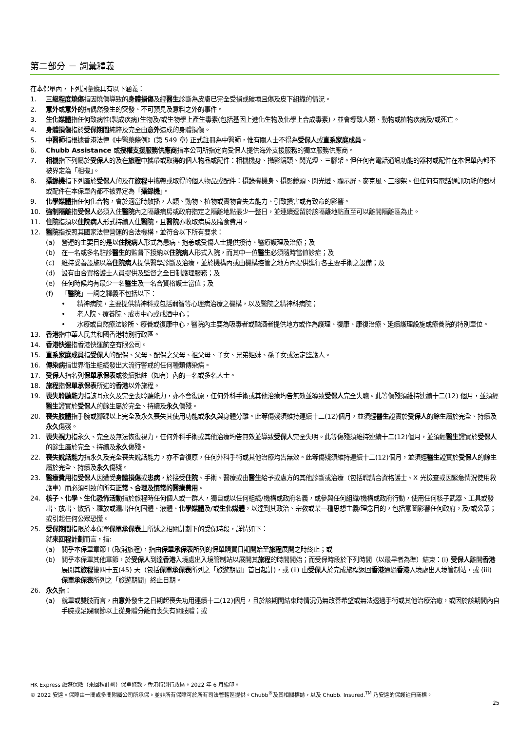第二部分 － 詞彙釋義
在本保單內，下列詞彙應具有以下涵義：
1. 三級程度燒傷指因燒傷導致的身體損傷及經醫生診斷為皮膚已完全受損或破壞且傷及皮下組織的情況。
2. 意外或意外的指偶然發生的突發、不可預見及意料之外的事件。
3. 生化媒體指任何致病性(製成疾病)生物及/或生物學上產生毒素(包括基因上進化生物及化學上合成毒素)，並會導致人類、動物或植物疾病及/或死亡。
4. 身體損傷指於受保期間純粹及完全由意外造成的身體損傷。
5. 中醫師指根據香港法律《中醫藥條例》(第 549 章) 正式註冊為中醫師，惟有關人士不得為受保人或直系家庭成員。
6. Chubb Assistance 或授權支援服務供應商指本公司所指定向受保人提供海外支援服務的獨立服務供應商。
7. 相機指下列屬於受保人的及在旅程中攜帶或取得的個人物品或配件：相機機身、攝影鏡頭、閃光燈、三腳架。但任何有電話通訊功能的器材或配件在本保單內都不被界定為「相機」。
8. 攝錄機指下列屬於受保人的及在旅程中攜帶或取得的個人物品或配件：攝錄機機身、攝影鏡頭、閃光燈、顯示屏、麥克風、三腳架。但任何有電話通訊功能的器材或配件在本保單內都不被界定為「攝錄機」。
9. 化學媒體指任何化合物，會於適當時散播，人類、動物、植物或實物會失去能力、引致損害或有致命的影響。
10. 強制隔離指受保人必須入住醫院內之隔離病房或政府指定之隔離地點最少一整日，並連續逗留於該隔離地點直至可以離開隔離區為止。
11. 住院指須以住院病人形式持續入住醫院，且醫院亦收取病房及膳食費用。
12. 醫院指按照其國家法律營運的合法機構，並符合以下所有要求：
(a) 營運的主要目的是以住院病人形式為患病、抱恙或受傷人士提供接待、醫療護理及治療；及
(b) 在一名或多名駐診醫生的監督下接納以住院病人形式入院，而其中一位醫生必須隨時當值診症；及
(c) 維持妥善設施以為住院病人提供醫學診斷及治療，並於機構內或由機構控管之地方內提供進行各主要手術之設備；及
(d) 設有由合資格護士人員提供及監督之全日制護理服務；及
(e) 任何時候均有最少一名醫生及一名合資格護士當值；及
(f) 「醫院」一詞之釋義不包括以下：
• 精神病院，主要提供精神科或包括弱智等心理病治療之機構，以及醫院之精神科病院；
• 老人院、療養院、戒毒中心或戒酒中心；
• 水療或自然療法診所、療養或復康中心，醫院內主要為吸毒者或酗酒者提供地方或作為護理、復康、康復治療、延續護理設施或療養院的特別單位。
13. 香港指中華人民共和國香港特別行政區。
14. 香港快運指香港快運航空有限公司。
15. 直系家庭成員指受保人的配偶、父母、配偶之父母、祖父母、子女、兄弟姐妹、孫子女或法定監護人。
16. 傳染病指世界衛生組織發出大流行警戒的任何種類傳染病。
17. 受保人指名列保單承保表或後續批註（如有）內的一名或多名人士。
18. 旅程指保單承保表所述的香港以外旅程。
19. 喪失聆聽能力指該耳永久及完全喪聆聽能力，亦不會復原，任何外科手術或其他治療均告無效並導致受保人完全失聰。此等傷殘須維持連續十二(12) 個月，並須經醫生證實於受保人的餘生屬於完全、持續及永久傷殘。
20. 喪失肢體指手腕或腳踝以上完全及永久喪失其使用功能或永久與身體分離。此等傷殘須維持連續十二(12)個月，並須經醫生證實於受保人的餘生屬於完全、持續及永久傷殘。
21. 喪失視力指永久、完全及無法恢復視力，任何外科手術或其他治療均告無效並導致受保人完全失明。此等傷殘須維持連續十二(12)個月，並須經醫生證實於受保人的餘生屬於完全、持續及永久傷殘。
22. 喪失說話能力指永久及完全喪失說話能力，亦不會復原，任何外科手術或其他治療均告無效。此等傷殘須維持連續十二(12)個月，並須經醫生證實於受保人的餘生屬於完全、持續及永久傷殘。
23. 醫療費用指受保人因遭受身體損傷或患病，於接受住院、手術、醫療或由醫生給予或處方的其他診斷或治療（包括聘請合資格護士、X 光檢查或因緊急情況使用救護車）而必須引致的所有正常、合理及慣常的醫療費用。
24. 核子、化學、生化恐怖活動指於旅程時任何個人或一群人，獨自或以任何組織/機構或政府名義，或參與任何組織/機構或政府行動，使用任何核子武器、工具或發出、放出、散播、釋放或漏出任何固體、液體、化學媒體及/或生化媒體，以達到其政治、宗教或某一種思想主義/理念目的，包括意圖影響任何政府，及/或公眾；或引起任何公眾恐慌。
25. 受保期間指限於本保單保單承保表上所述之相關計劃下的受保時段，詳情如下：
就來回程計劃而言，指:
(a) 關乎本保單章節 I (取消旅程)，指由保單承保表所列的保單購買日期開始至旅程展開之時終止；或
(b) 關乎本保單其他章節，於受保人到達香港入境處出入境管制站以展開其旅程的時間開始；而受保時段於下列時間（以最早者為準）結束：(i) 受保人離開香港展開其旅程後四十五(45) 天（包括保單承保表所列之「旅遊期間」首日起計)，或 (ii) 由受保人於完成旅程返回香港通過香港入境處出入境管制站，或 (iii) 保單承保表所列之「旅遊期間」終止日期。
26. 永久指：
(a) 就單或雙肢而言，由意外發生之日期起喪失功用連續十二(12)個月，且於該期間結束時情況仍無改善希望或無法透過手術或其他治療治癒，或因於該期間內自手腕或足踝關節以上從身體分離而喪失有關肢體；或
HK Express 旅遊保險（來回程計劃）保單條款，香港特別行政區。2022 年 6 月編印。
© 2022 安達。保障由一間或多間附屬公司所承保。並非所有保障可於所有司法管轄區提供。Chubb<sup>®</sup>及其相關標誌，以及 Chubb. Insured.<sup>TM</sup> 乃安達的保護註冊商標。
25